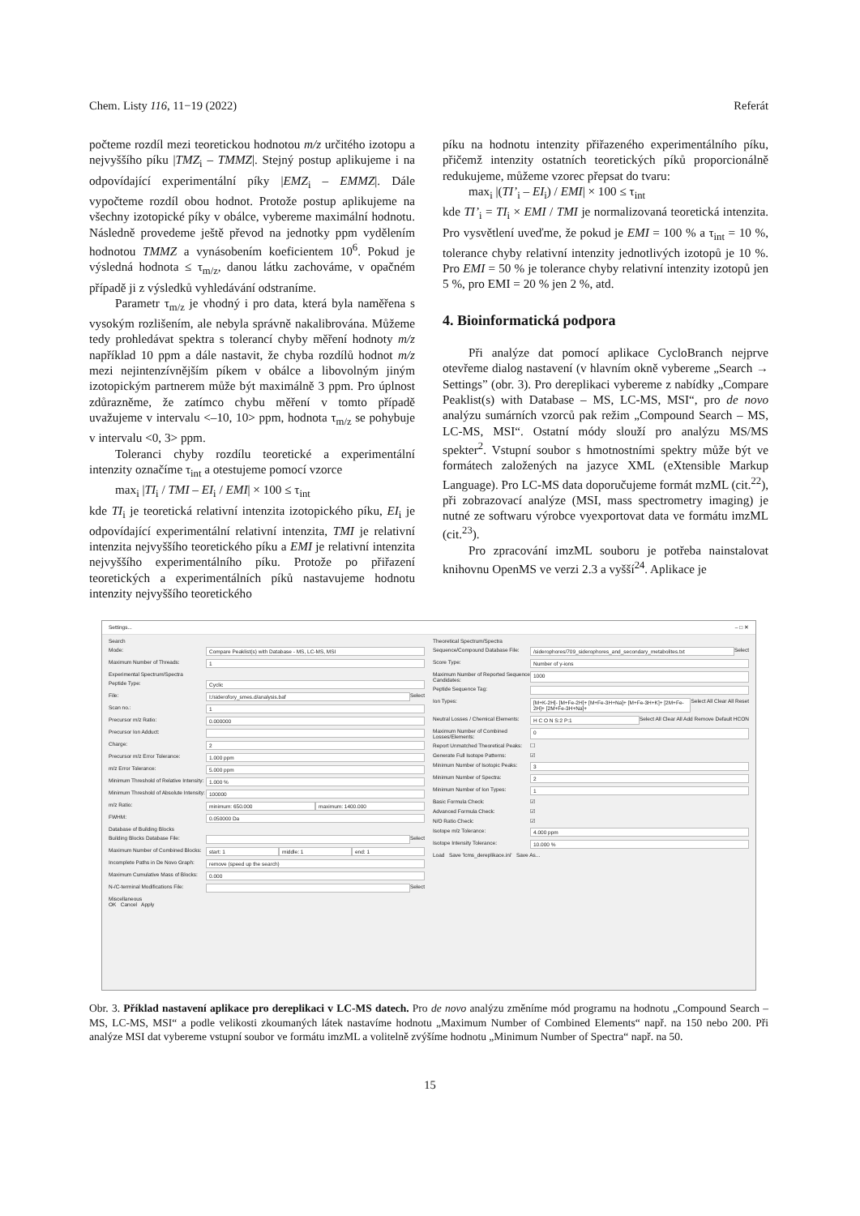Chem. Listy 116, 11−19 (2022) Referát
počteme rozdíl mezi teoretickou hodnotou m/z určitého izotopu a nejvyššího píku |TMZ<sub>i</sub> – TMMZ|. Stejný postup aplikujeme i na odpovídající experimentální píky |EMZ<sub>i</sub> – EMMZ|. Dále vypočteme rozdíl obou hodnot. Protože postup aplikujeme na všechny izotopické píky v obálce, vybereme maximální hodnotu. Následně provedeme ještě převod na jednotky ppm vydělením hodnotou TMMZ a vynásobením koeficientem 10<sup>6</sup>. Pokud je výsledná hodnota ≤ τ<sub>m/z</sub>, danou látku zachováme, v opačném případě ji z výsledků vyhledávání odstraníme.
Parametr τ<sub>m/z</sub> je vhodný i pro data, která byla naměřena s vysokým rozlišením, ale nebyla správně nakalibrována. Můžeme tedy prohledávat spektra s tolerancí chyby měření hodnoty m/z například 10 ppm a dále nastavit, že chyba rozdílů hodnot m/z mezi nejintenzívnějším píkem v obálce a libovolným jiným izotopickým partnerem může být maximálně 3 ppm. Pro úplnost zdůrazněme, že zatímco chybu měření v tomto případě uvažujeme v intervalu <–10, 10> ppm, hodnota τ<sub>m/z</sub> se pohybuje v intervalu <0, 3> ppm.
Toleranci chyby rozdílu teoretické a experimentální intenzity označíme τ<sub>int</sub> a otestujeme pomocí vzorce
max<sub>i</sub> |TI<sub>i</sub> / TMI – EI<sub>i</sub> / EMI| × 100 ≤ τ<sub>int</sub>
kde TI<sub>i</sub> je teoretická relativní intenzita izotopického píku, EI<sub>i</sub> je odpovídající experimentální relativní intenzita, TMI je relativní intenzita nejvyššího teoretického píku a EMI je relativní intenzita nejvyššího experimentálního píku. Protože po přiřazení teoretických a experimentálních píků nastavujeme hodnotu intenzity nejvyššího teoretického
píku na hodnotu intenzity přiřazeného experimentálního píku, přičemž intenzity ostatních teoretických píků proporcionálně redukujeme, můžeme vzorec přepsat do tvaru:
max<sub>i</sub> |(TI’<sub>i</sub> – EI<sub>i</sub>) / EMI| × 100 ≤ τ<sub>int</sub>
kde TI’<sub>i</sub> = TI<sub>i</sub> × EMI / TMI je normalizovaná teoretická intenzita. Pro vysvětlení uveďme, že pokud je EMI = 100 % a τ<sub>int</sub> = 10 %, tolerance chyby relativní intenzity jednotlivých izotopů je 10 %. Pro EMI = 50 % je tolerance chyby relativní intenzity izotopů jen 5 %, pro EMI = 20 % jen 2 %, atd.
4. Bioinformatická podpora
Při analýze dat pomocí aplikace CycloBranch nejprve otevřeme dialog nastavení (v hlavním okně vybereme „Search → Settings” (obr. 3). Pro dereplikaci vybereme z nabídky „Compare Peaklist(s) with Database – MS, LC-MS, MSI“, pro de novo analýzu sumárních vzorců pak režim „Compound Search – MS, LC-MS, MSI“. Ostatní módy slouží pro analýzu MS/MS spekter<sup>2</sup>. Vstupní soubor s hmotnostními spektry může být ve formátech založených na jazyce XML (eXtensible Markup Language). Pro LC-MS data doporučujeme formát mzML (cit.<sup>22</sup>), při zobrazovací analýze (MSI, mass spectrometry imaging) je nutné ze softwaru výrobce vyexportovat data ve formátu imzML (cit.<sup>23</sup>).
Pro zpracování imzML souboru je potřeba nainstalovat knihovnu OpenMS ve verzi 2.3 a vyšší<sup>24</sup>. Aplikace je
Settings... – □ ✕
Search
Mode: Compare Peaklist(s) with Database - MS, LC-MS, MSI
Maximum Number of Threads: 1
Experimental Spectrum/Spectra
Peptide Type: Cyclic
File: I:/siderofory_smes.d/analysis.baf Select
Scan no.: 1
Precursor m/z Ratio: 0.000000
Precursor Ion Adduct:
Charge: 2
Precursor m/z Error Tolerance: 1.000 ppm
m/z Error Tolerance: 5.000 ppm
Minimum Threshold of Relative Intensity: 1.000 %
Minimum Threshold of Absolute Intensity: 100000
m/z Ratio: minimum: 650.000 maximum: 1400.000
FWHM: 0.050000 Da
Database of Building Blocks
Building Blocks Database File: Select
Maximum Number of Combined Blocks: start: 1 middle: 1 end: 1
Incomplete Paths in De Novo Graph: remove (speed up the search)
Maximum Cumulative Mass of Blocks: 0.000
N-/C-terminal Modifications File: Select
Miscellaneous
OK Cancel Apply
Theoretical Spectrum/Spectra
Sequence/Compound Database File: /siderophores/709_siderophores_and_secondary_metabolites.txt Select
Score Type: Number of y-ions
Maximum Number of Reported Sequence Candidates: 1000
Peptide Sequence Tag:
Ion Types: [M+K-2H]- [M+Fe-2H]+ [M+Fe-3H+Na]+ [M+Fe-3H+K]+ [2M+Fe-2H]+ [2M+Fe-3H+Na]+ Select All Clear All Reset
Neutral Losses / Chemical Elements: H C O N S:2 P:1 Select All Clear All Add Remove Default HCON
Maximum Number of Combined Losses/Elements: 0
Report Unmatched Theoretical Peaks: ☐
Generate Full Isotope Patterns: ☑
Minimum Number of Isotopic Peaks: 3
Minimum Number of Spectra: 2
Minimum Number of Ion Types: 1
Basic Formula Check: ☑
Advanced Formula Check: ☑
N/O Ratio Check: ☑
Isotope m/z Tolerance: 4.000 ppm
Isotope Intensity Tolerance: 10.000 %
Load Save 'lcms_dereplikace.ini' Save As...
Obr. 3. Příklad nastavení aplikace pro dereplikaci v LC-MS datech. Pro de novo analýzu změníme mód programu na hodnotu „Compound Search – MS, LC-MS, MSI“ a podle velikosti zkoumaných látek nastavíme hodnotu „Maximum Number of Combined Elements“ např. na 150 nebo 200. Při analýze MSI dat vybereme vstupní soubor ve formátu imzML a volitelně zvýšíme hodnotu „Minimum Number of Spectra“ např. na 50.
15